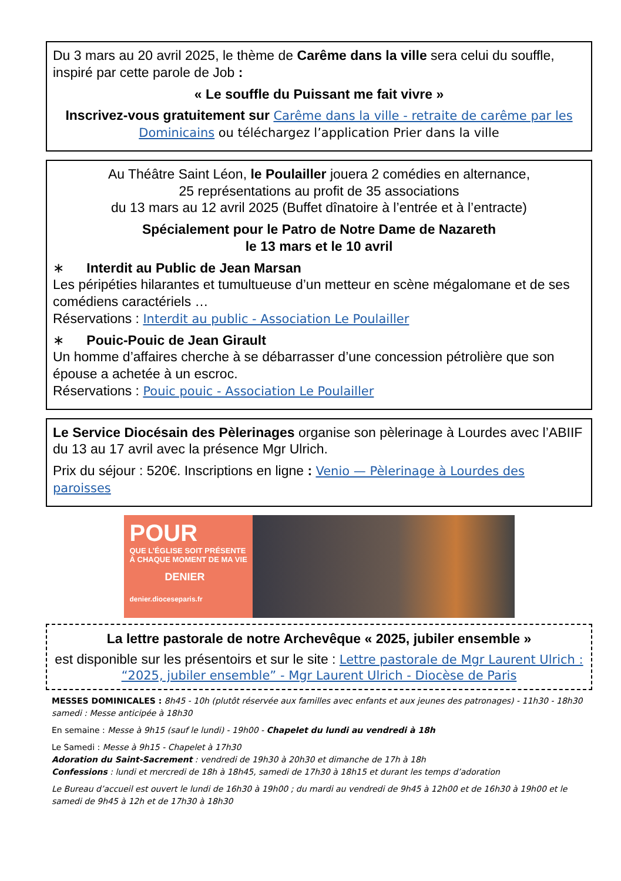Du 3 mars au 20 avril 2025, le thème de Carême dans la ville sera celui du souffle, inspiré par cette parole de Job :
« Le souffle du Puissant me fait vivre »
Inscrivez-vous gratuitement sur Carême dans la ville - retraite de carême par les Dominicains ou téléchargez l’application Prier dans la ville
Au Théâtre Saint Léon, le Poulailler jouera 2 comédies en alternance,
25 représentations au profit de 35 associations
du 13 mars au 12 avril 2025 (Buffet dînatoire à l’entrée et à l’entracte)
Spécialement pour le Patro de Notre Dame de Nazareth
le 13 mars et le 10 avril
∗ Interdit au Public de Jean Marsan
Les péripéties hilarantes et tumultueuse d’un metteur en scène mégalomane et de ses comédiens caractériels …
Réservations : Interdit au public - Association Le Poulailler
∗ Pouic-Pouic de Jean Girault
Un homme d’affaires cherche à se débarrasser d’une concession pétrolière que son épouse a achetée à un escroc.
Réservations : Pouic pouic - Association Le Poulailler
Le Service Diocésain des Pèlerinages organise son pèlerinage à Lourdes avec l’ABIIF du 13 au 17 avril avec la présence Mgr Ulrich.
Prix du séjour : 520€. Inscriptions en ligne : Venio — Pèlerinage à Lourdes des paroisses
POUR
QUE L’ÉGLISE SOIT PRÉSENTE À CHAQUE MOMENT DE MA VIE
DENIER
denier.dioceseparis.fr
La lettre pastorale de notre Archevêque « 2025, jubiler ensemble »
est disponible sur les présentoirs et sur le site : Lettre pastorale de Mgr Laurent Ulrich : “2025, jubiler ensemble” - Mgr Laurent Ulrich - Diocèse de Paris
MESSES DOMINICALES : 8h45 - 10h (plutôt réservée aux familles avec enfants et aux jeunes des patronages) - 11h30 - 18h30 samedi : Messe anticipée à 18h30
En semaine : Messe à 9h15 (sauf le lundi) - 19h00 - Chapelet du lundi au vendredi à 18h
Le Samedi : Messe à 9h15 - Chapelet à 17h30
Adoration du Saint-Sacrement : vendredi de 19h30 à 20h30 et dimanche de 17h à 18h
Confessions : lundi et mercredi de 18h à 18h45, samedi de 17h30 à 18h15 et durant les temps d’adoration
Le Bureau d’accueil est ouvert le lundi de 16h30 à 19h00 ; du mardi au vendredi de 9h45 à 12h00 et de 16h30 à 19h00 et le samedi de 9h45 à 12h et de 17h30 à 18h30